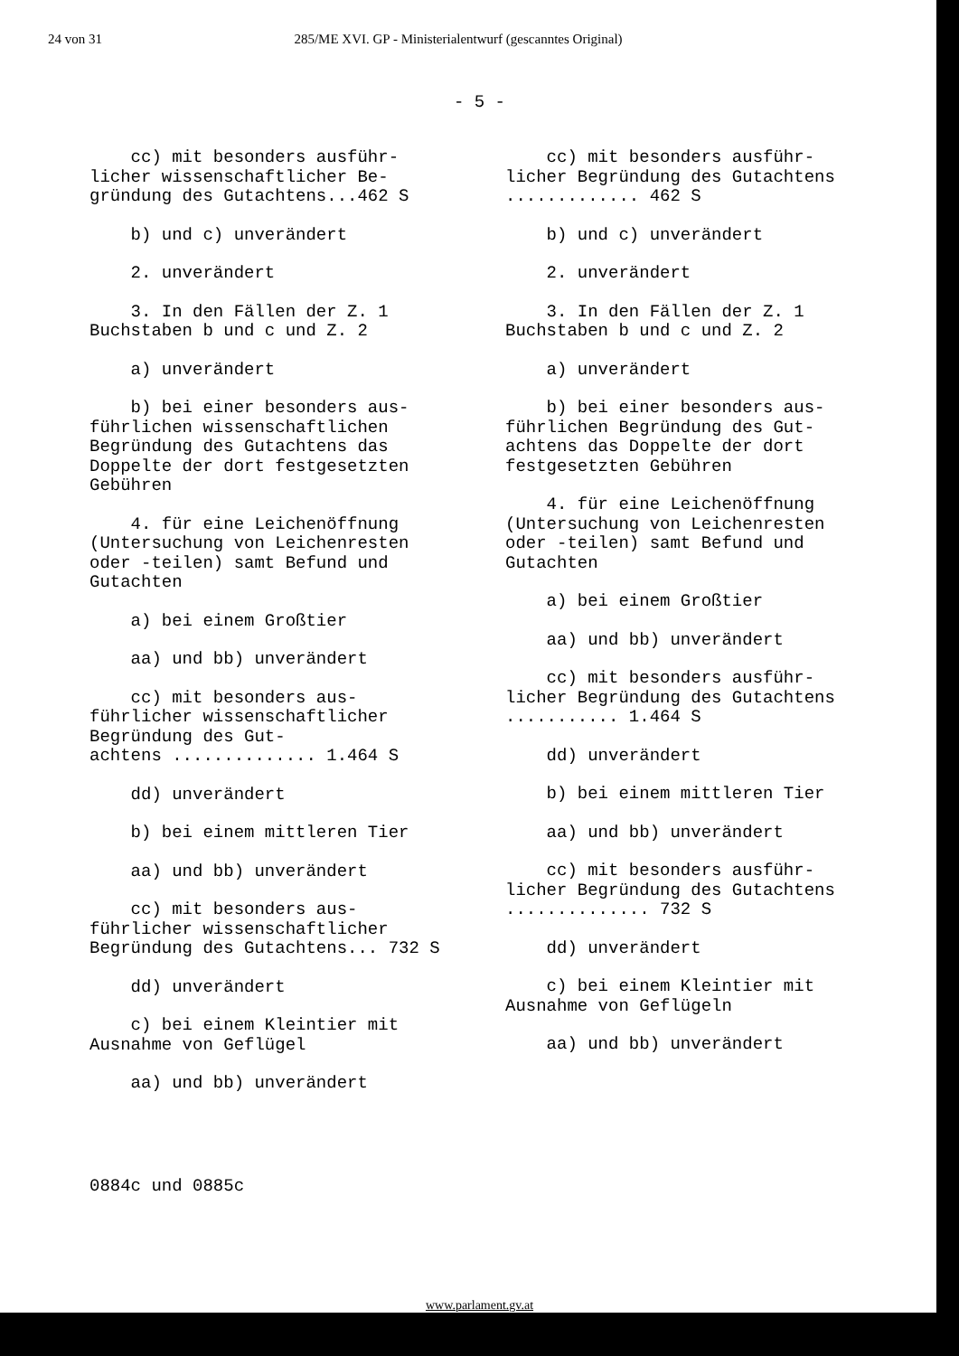24 von 31 285/ME XVI. GP - Ministerialentwurf (gescanntes Original)
- 5 -
cc) mit besonders ausführ- licher wissenschaftlicher Be- gründung des Gutachtens...462 S
b) und c) unverändert
2. unverändert
3. In den Fällen der Z. 1 Buchstaben b und c und Z. 2
a) unverändert
b) bei einer besonders aus- führlichen wissenschaftlichen Begründung des Gutachtens das Doppelte der dort festgesetzten Gebühren
4. für eine Leichenöffnung (Untersuchung von Leichenresten oder -teilen) samt Befund und Gutachten
a) bei einem Großtier
aa) und bb) unverändert
cc) mit besonders aus- führlicher wissenschaftlicher Begründung des Gut- achtens .............. 1.464 S
dd) unverändert
b) bei einem mittleren Tier
aa) und bb) unverändert
cc) mit besonders aus- führlicher wissenschaftlicher Begründung des Gutachtens... 732 S
dd) unverändert
c) bei einem Kleintier mit Ausnahme von Geflügel
aa) und bb) unverändert
cc) mit besonders ausführ- licher Begründung des Gutachtens ............. 462 S
b) und c) unverändert
2. unverändert
3. In den Fällen der Z. 1 Buchstaben b und c und Z. 2
a) unverändert
b) bei einer besonders aus- führlichen Begründung des Gut- achtens das Doppelte der dort festgesetzten Gebühren
4. für eine Leichenöffnung (Untersuchung von Leichenresten oder -teilen) samt Befund und Gutachten
a) bei einem Großtier
aa) und bb) unverändert
cc) mit besonders ausführ- licher Begründung des Gutachtens ........... 1.464 S
dd) unverändert
b) bei einem mittleren Tier
aa) und bb) unverändert
cc) mit besonders ausführ- licher Begründung des Gutachtens .............. 732 S
dd) unverändert
c) bei einem Kleintier mit Ausnahme von Geflügeln
aa) und bb) unverändert
0884c und 0885c
www.parlament.gv.at